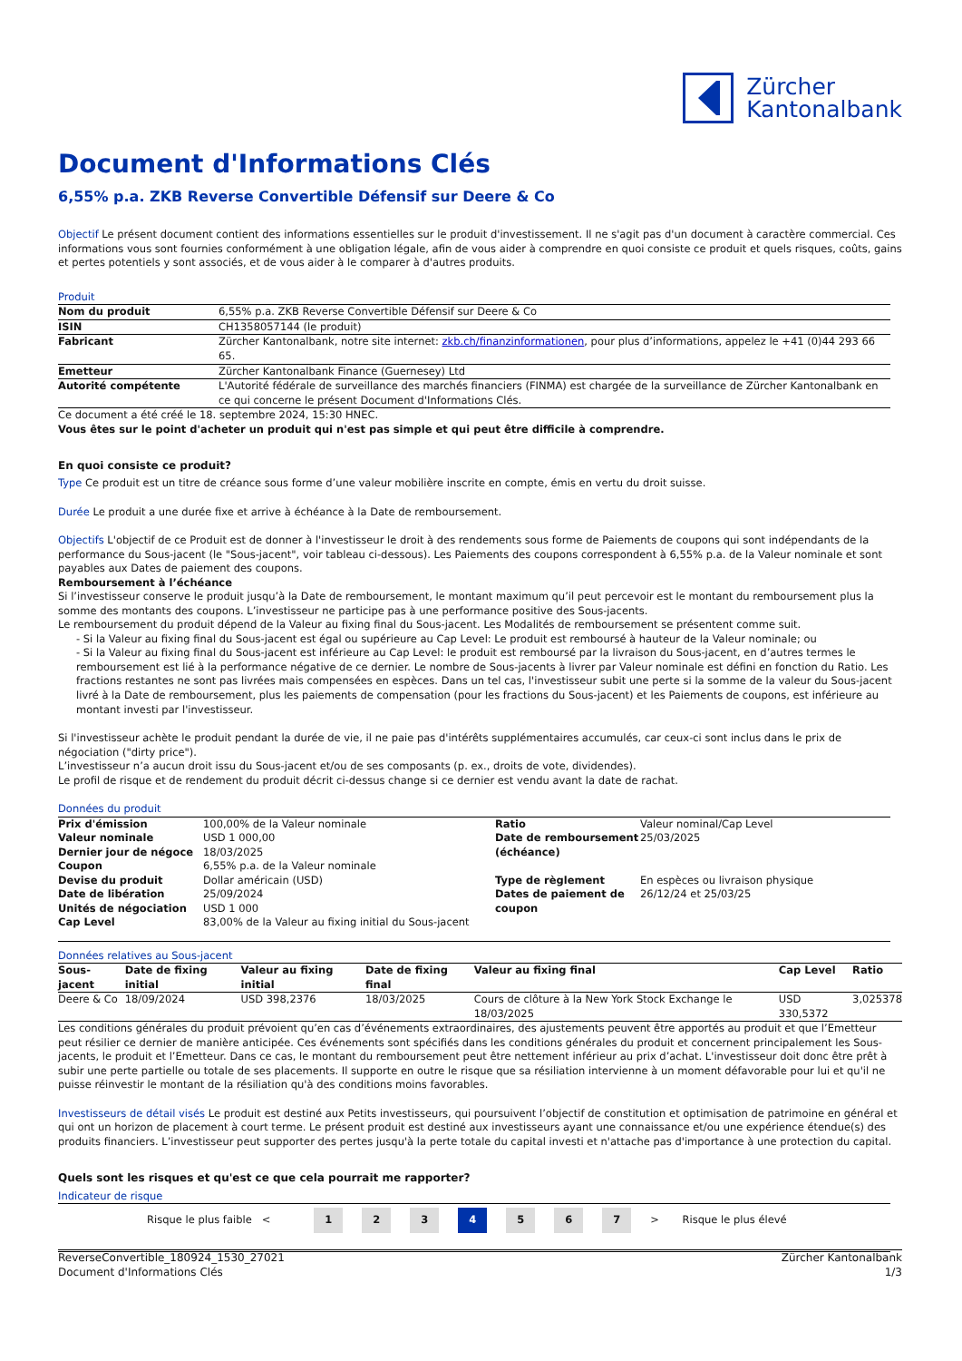Zürcher
Kantonalbank
Document d'Informations Clés
6,55% p.a. ZKB Reverse Convertible Défensif sur Deere & Co
Objectif Le présent document contient des informations essentielles sur le produit d'investissement. Il ne s'agit pas d'un document à caractère commercial. Ces informations vous sont fournies conformément à une obligation légale, afin de vous aider à comprendre en quoi consiste ce produit et quels risques, coûts, gains et pertes potentiels y sont associés, et de vous aider à le comparer à d'autres produits.
Produit
| Nom du produit | 6,55% p.a. ZKB Reverse Convertible Défensif sur Deere & Co |
| ISIN | CH1358057144 (le produit) |
| Fabricant | Zürcher Kantonalbank, notre site internet: zkb.ch/finanzinformationen , pour plus d’informations, appelez le +41 (0)44 293 66 65. |
| Emetteur | Zürcher Kantonalbank Finance (Guernesey) Ltd |
| Autorité compétente | L'Autorité fédérale de surveillance des marchés financiers (FINMA) est chargée de la surveillance de Zürcher Kantonalbank en ce qui concerne le présent Document d'Informations Clés. |
Ce document a été créé le 18. septembre 2024, 15:30 HNEC.
Vous êtes sur le point d'acheter un produit qui n'est pas simple et qui peut être difficile à comprendre.
En quoi consiste ce produit?
Type Ce produit est un titre de créance sous forme d’une valeur mobilière inscrite en compte, émis en vertu du droit suisse.
Durée Le produit a une durée fixe et arrive à échéance à la Date de remboursement.
Objectifs L'objectif de ce Produit est de donner à l'investisseur le droit à des rendements sous forme de Paiements de coupons qui sont indépendants de la performance du Sous-jacent (le "Sous-jacent", voir tableau ci-dessous). Les Paiements des coupons correspondent à 6,55% p.a. de la Valeur nominale et sont payables aux Dates de paiement des coupons.
Remboursement à l’échéance
Si l’investisseur conserve le produit jusqu’à la Date de remboursement, le montant maximum qu’il peut percevoir est le montant du remboursement plus la somme des montants des coupons. L’investisseur ne participe pas à une performance positive des Sous-jacents.
Le remboursement du produit dépend de la Valeur au fixing final du Sous-jacent. Les Modalités de remboursement se présentent comme suit.
- Si la Valeur au fixing final du Sous-jacent est égal ou supérieure au Cap Level: Le produit est remboursé à hauteur de la Valeur nominale; ou
- Si la Valeur au fixing final du Sous-jacent est inférieure au Cap Level: le produit est remboursé par la livraison du Sous-jacent, en d’autres termes le remboursement est lié à la performance négative de ce dernier. Le nombre de Sous-jacents à livrer par Valeur nominale est défini en fonction du Ratio. Les fractions restantes ne sont pas livrées mais compensées en espèces. Dans un tel cas, l'investisseur subit une perte si la somme de la valeur du Sous-jacent livré à la Date de remboursement, plus les paiements de compensation (pour les fractions du Sous-jacent) et les Paiements de coupons, est inférieure au montant investi par l'investisseur.
Si l'investisseur achète le produit pendant la durée de vie, il ne paie pas d'intérêts supplémentaires accumulés, car ceux-ci sont inclus dans le prix de négociation ("dirty price").
L’investisseur n’a aucun droit issu du Sous-jacent et/ou de ses composants (p. ex., droits de vote, dividendes).
Le profil de risque et de rendement du produit décrit ci-dessus change si ce dernier est vendu avant la date de rachat.
Données du produit
| Prix d'émission | 100,00% de la Valeur nominale | Ratio | Valeur nominal/Cap Level |
| Valeur nominale | USD 1 000,00 | Date de remboursement (échéance) | 25/03/2025 |
| Dernier jour de négoce | 18/03/2025 | | |
| Coupon | 6,55% p.a. de la Valeur nominale | | |
| Devise du produit | Dollar américain (USD) | Type de règlement | En espèces ou livraison physique |
| Date de libération | 25/09/2024 | Dates de paiement de coupon | 26/12/24 et 25/03/25 |
| Unités de négociation | USD 1 000 | | |
| Cap Level | 83,00% de la Valeur au fixing initial du Sous-jacent | | |
Données relatives au Sous-jacent
| Sous-jacent | Date de fixing initial | Valeur au fixing initial | Date de fixing final | Valeur au fixing final | Cap Level | Ratio |
| --- | --- | --- | --- | --- | --- | --- |
| Deere & Co | 18/09/2024 | USD 398,2376 | 18/03/2025 | Cours de clôture à la New York Stock Exchange le 18/03/2025 | USD 330,5372 | 3,025378 |
Les conditions générales du produit prévoient qu’en cas d’événements extraordinaires, des ajustements peuvent être apportés au produit et que l’Emetteur peut résilier ce dernier de manière anticipée. Ces événements sont spécifiés dans les conditions générales du produit et concernent principalement les Sous-jacents, le produit et l’Emetteur. Dans ce cas, le montant du remboursement peut être nettement inférieur au prix d’achat. L'investisseur doit donc être prêt à subir une perte partielle ou totale de ses placements. Il supporte en outre le risque que sa résiliation intervienne à un moment défavorable pour lui et qu'il ne puisse réinvestir le montant de la résiliation qu'à des conditions moins favorables.
Investisseurs de détail visés Le produit est destiné aux Petits investisseurs, qui poursuivent l’objectif de constitution et optimisation de patrimoine en général et qui ont un horizon de placement à court terme. Le présent produit est destiné aux investisseurs ayant une connaissance et/ou une expérience étendue(s) des produits financiers. L’investisseur peut supporter des pertes jusqu'à la perte totale du capital investi et n'attache pas d'importance à une protection du capital.
Quels sont les risques et qu'est ce que cela pourrait me rapporter?
Indicateur de risque
Risque le plus faible < 1234567 > Risque le plus élevé
ReverseConvertible_180924_1530_27021
Document d'Informations Clés
Zürcher Kantonalbank
1/3